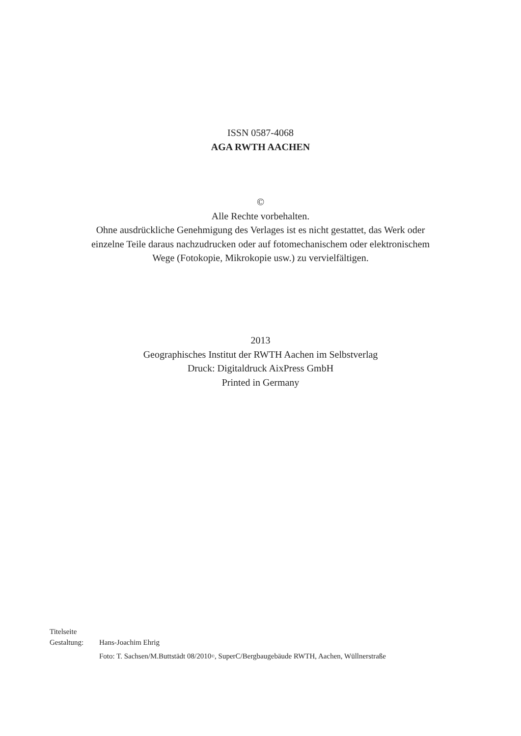ISSN 0587-4068
AGA RWTH AACHEN
©
Alle Rechte vorbehalten.
Ohne ausdrückliche Genehmigung des Verlages ist es nicht gestattet, das Werk oder
einzelne Teile daraus nachzudrucken oder auf fotomechanischem oder elektronischem
Wege (Fotokopie, Mikrokopie usw.) zu vervielfältigen.
2013
Geographisches Institut der RWTH Aachen im Selbstverlag
Druck: Digitaldruck AixPress GmbH
Printed in Germany
Titelseite
Gestaltung: Hans-Joachim Ehrig
Foto: T. Sachsen/M.Buttstädt 08/2010<sup>©</sup>, SuperC/Bergbaugebäude RWTH, Aachen, Wüllnerstraße